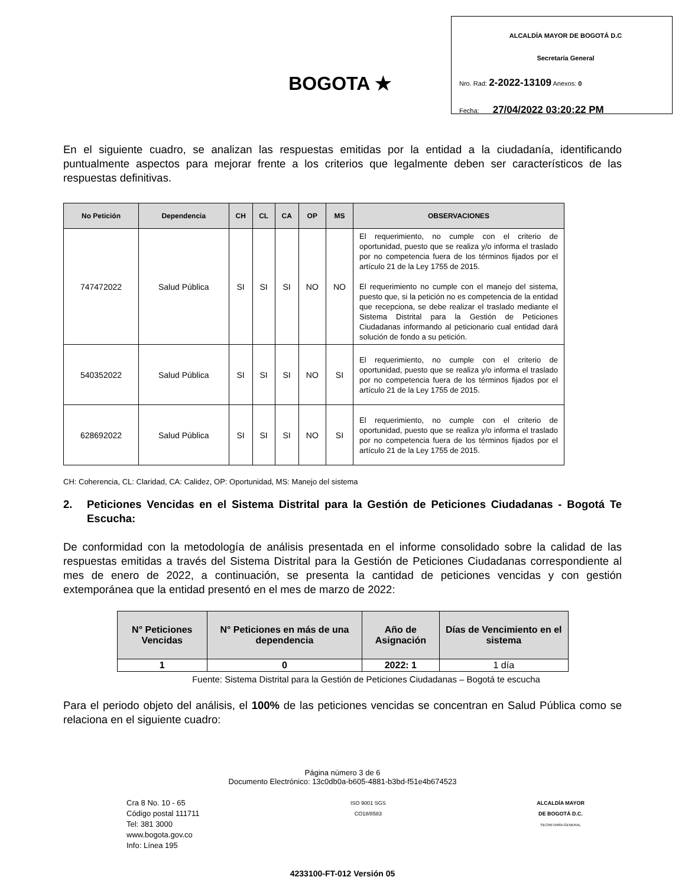BOGOTA ★
ALCALDÍA MAYOR DE BOGOTÁ D.C
Secretaría General
Nro. Rad: 2-2022-13109 Anexos: 0
Fecha: 27/04/2022 03:20:22 PM
En el siguiente cuadro, se analizan las respuestas emitidas por la entidad a la ciudadanía, identificando puntualmente aspectos para mejorar frente a los criterios que legalmente deben ser característicos de las respuestas definitivas.
| No Petición | Dependencia | CH | CL | CA | OP | MS | OBSERVACIONES |
| --- | --- | --- | --- | --- | --- | --- | --- |
| 747472022 | Salud Pública | SI | SI | SI | NO | NO | El requerimiento, no cumple con el criterio de oportunidad, puesto que se realiza y/o informa el traslado por no competencia fuera de los términos fijados por el artículo 21 de la Ley 1755 de 2015. El requerimiento no cumple con el manejo del sistema, puesto que, si la petición no es competencia de la entidad que recepciona, se debe realizar el traslado mediante el Sistema Distrital para la Gestión de Peticiones Ciudadanas informando al peticionario cual entidad dará solución de fondo a su petición. |
| 540352022 | Salud Pública | SI | SI | SI | NO | SI | El requerimiento, no cumple con el criterio de oportunidad, puesto que se realiza y/o informa el traslado por no competencia fuera de los términos fijados por el artículo 21 de la Ley 1755 de 2015. |
| 628692022 | Salud Pública | SI | SI | SI | NO | SI | El requerimiento, no cumple con el criterio de oportunidad, puesto que se realiza y/o informa el traslado por no competencia fuera de los términos fijados por el artículo 21 de la Ley 1755 de 2015. |
CH: Coherencia, CL: Claridad, CA: Calidez, OP: Oportunidad, MS: Manejo del sistema
2. Peticiones Vencidas en el Sistema Distrital para la Gestión de Peticiones Ciudadanas - Bogotá Te Escucha:
De conformidad con la metodología de análisis presentada en el informe consolidado sobre la calidad de las respuestas emitidas a través del Sistema Distrital para la Gestión de Peticiones Ciudadanas correspondiente al mes de enero de 2022, a continuación, se presenta la cantidad de peticiones vencidas y con gestión extemporánea que la entidad presentó en el mes de marzo de 2022:
| N° Peticiones Vencidas | N° Peticiones en más de una dependencia | Año de Asignación | Días de Vencimiento en el sistema |
| --- | --- | --- | --- |
| 1 | 0 | 2022: 1 | 1 día |
Fuente: Sistema Distrital para la Gestión de Peticiones Ciudadanas – Bogotá te escucha
Para el periodo objeto del análisis, el 100% de las peticiones vencidas se concentran en Salud Pública como se relaciona en el siguiente cuadro:
Página número 3 de 6
Documento Electrónico: 13c0db0a-b605-4881-b3bd-f51e4b674523
Cra 8 No. 10 - 65
Código postal 111711
Tel: 381 3000
www.bogota.gov.co
Info: Línea 195
ISO 9001 SGS
CO18/8583
ALCALDÍA MAYOR
DE BOGOTÁ D.C.
SECRETARÍA GENERAL
4233100-FT-012 Versión 05